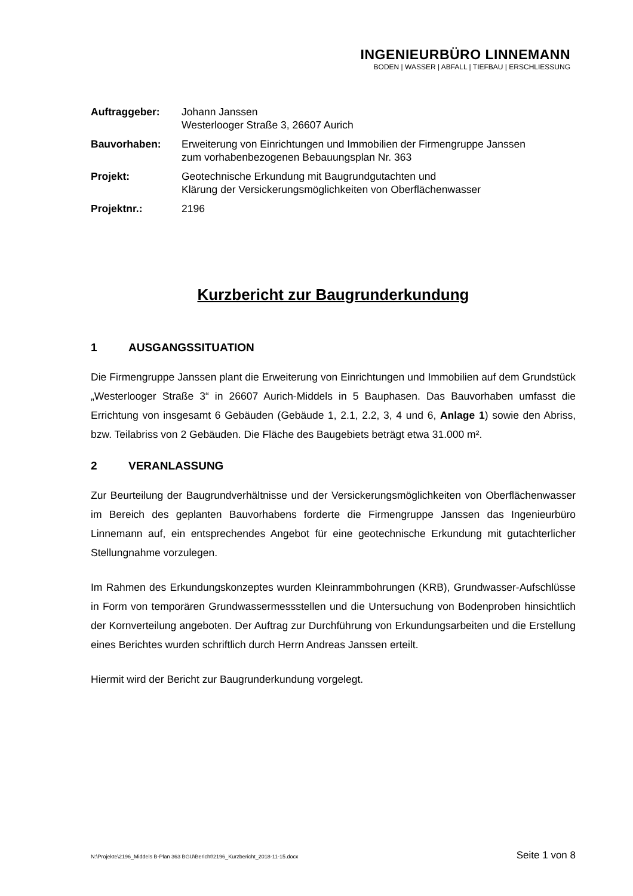INGENIEURBÜRO LINNEMANN
BODEN | WASSER | ABFALL | TIEFBAU | ERSCHLIESSUNG
| Auftraggeber: | Johann Janssen Westerlooger Straße 3, 26607 Aurich |
| Bauvorhaben: | Erweiterung von Einrichtungen und Immobilien der Firmengruppe Janssen zum vorhabenbezogenen Bebauungsplan Nr. 363 |
| Projekt: | Geotechnische Erkundung mit Baugrundgutachten und Klärung der Versickerungsmöglichkeiten von Oberflächenwasser |
| Projektnr.: | 2196 |
Kurzbericht zur Baugrunderkundung
1 AUSGANGSSITUATION
Die Firmengruppe Janssen plant die Erweiterung von Einrichtungen und Immobilien auf dem Grundstück „Westerlooger Straße 3“ in 26607 Aurich-Middels in 5 Bauphasen. Das Bauvorhaben umfasst die Errichtung von insgesamt 6 Gebäuden (Gebäude 1, 2.1, 2.2, 3, 4 und 6, Anlage 1) sowie den Abriss, bzw. Teilabriss von 2 Gebäuden. Die Fläche des Baugebiets beträgt etwa 31.000 m².
2 VERANLASSUNG
Zur Beurteilung der Baugrundverhältnisse und der Versickerungsmöglichkeiten von Oberflächenwasser im Bereich des geplanten Bauvorhabens forderte die Firmengruppe Janssen das Ingenieurbüro Linnemann auf, ein entsprechendes Angebot für eine geotechnische Erkundung mit gutachterlicher Stellungnahme vorzulegen.
Im Rahmen des Erkundungskonzeptes wurden Kleinrammbohrungen (KRB), Grundwasser-Aufschlüsse in Form von temporären Grundwassermessstellen und die Untersuchung von Bodenproben hinsichtlich der Kornverteilung angeboten. Der Auftrag zur Durchführung von Erkundungsarbeiten und die Erstellung eines Berichtes wurden schriftlich durch Herrn Andreas Janssen erteilt.
Hiermit wird der Bericht zur Baugrunderkundung vorgelegt.
N:\Projekte\2196_Middels B-Plan 363 BGU\Bericht\2196_Kurzbericht_2018-11-15.docx Seite 1 von 8